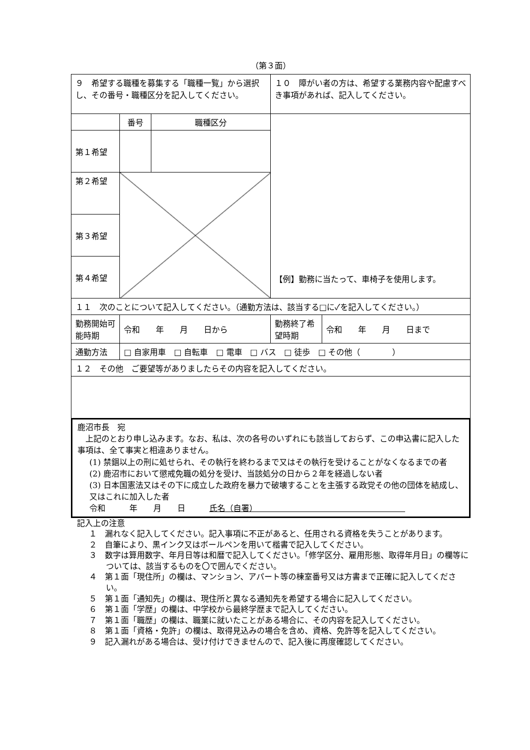（第３面）
| ９ 希望する職種を募集する「職種一覧」から選択し、その番号・職種区分を記入してください。 | | | １０ 障がい者の方は、希望する業務内容や配慮すべき事項があれば、記入してください。 | |
| | 番号 | 職種区分 | 【例】勤務に当たって、車椅子を使用します。 | |
| 第１希望 | | | | |
| 第２希望 | | | | |
| 第３希望 | | | | |
| 第４希望 | | | | |
| １１ 次のことについて記入してください。（通勤方法は、該当する□に✓を記入してください。） | | | | |
| 勤務開始可能時期 | 令和 年 月 日から | | 勤務終了希望時期 | 令和 年 月 日まで |
| 通勤方法 | □ 自家用車 □ 自転車 □ 電車 □ バス □ 徒歩 □ その他（ ） | | | |
| １２ その他 ご要望等がありましたらその内容を記入してください。 | | | | |
鹿沼市長　宛
　上記のとおり申し込みます。なお、私は、次の各号のいずれにも該当しておらず、この申込書に記入した事項は、全て事実と相違ありません。
(1) 禁錮以上の刑に処せられ、その執行を終わるまで又はその執行を受けることがなくなるまでの者
(2) 鹿沼市において懲戒免職の処分を受け、当該処分の日から２年を経過しない者
(3) 日本国憲法又はその下に成立した政府を暴力で破壊することを主張する政党その他の団体を結成し、又はこれに加入した者
令和　　　年　　月　　日　　　氏名（自署）　　　　　　　　　　　　　　　　　　　
記入上の注意
１　漏れなく記入してください。記入事項に不正があると、任用される資格を失うことがあります。
２　自筆により、黒インク又はボールペンを用いて楷書で記入してください。
３　数字は算用数字、年月日等は和暦で記入してください。「修学区分、雇用形態、取得年月日」の欄等については、該当するものを〇で囲んでください。
４　第１面「現住所」の欄は、マンション、アパート等の棟室番号又は方書まで正確に記入してください。
５　第１面「通知先」の欄は、現住所と異なる通知先を希望する場合に記入してください。
６　第１面「学歴」の欄は、中学校から最終学歴まで記入してください。
７　第１面「職歴」の欄は、職業に就いたことがある場合に、その内容を記入してください。
８　第１面「資格・免許」の欄は、取得見込みの場合を含め、資格、免許等を記入してください。
９　記入漏れがある場合は、受け付けできませんので、記入後に再度確認してください。